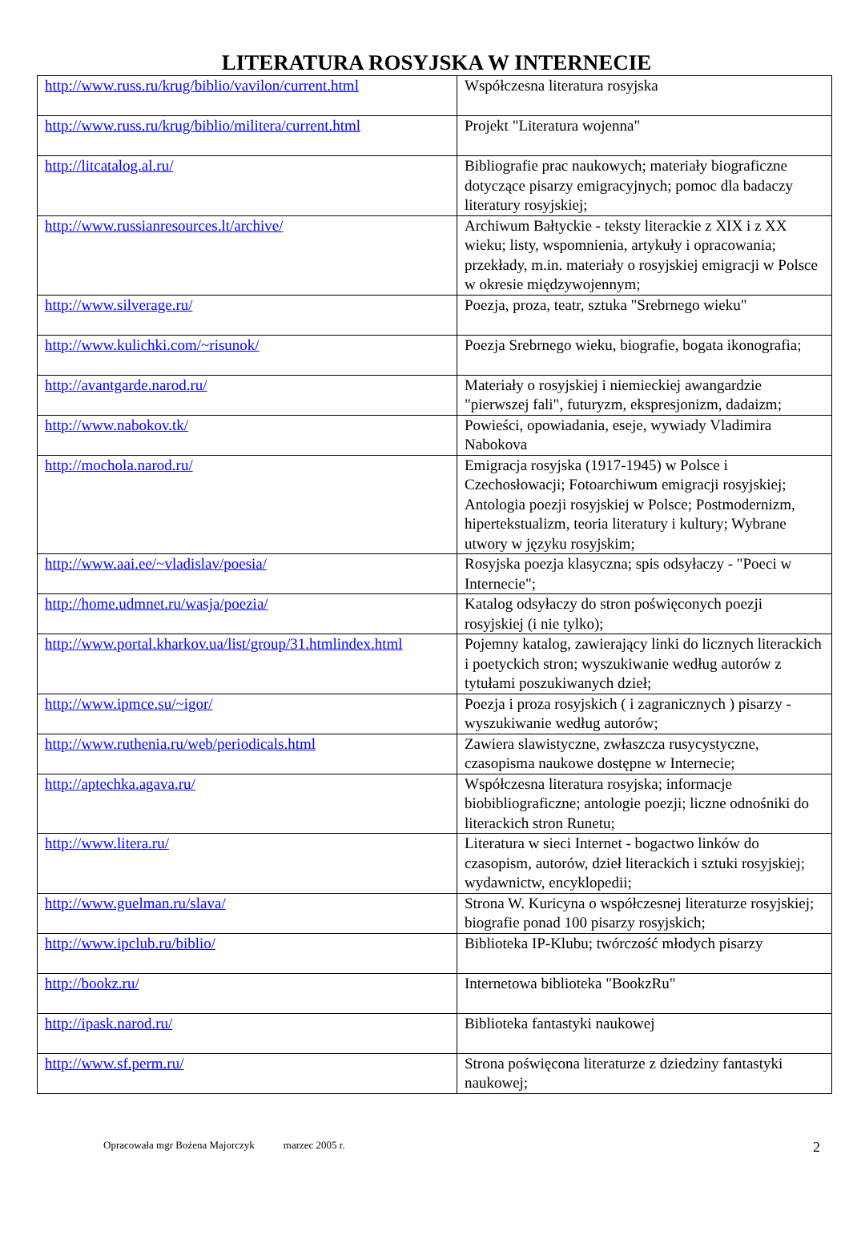LITERATURA ROSYJSKA W INTERNECIE
| http://www.russ.ru/krug/biblio/vavilon/current.html | Współczesna literatura rosyjska |
| http://www.russ.ru/krug/biblio/militera/current.html | Projekt "Literatura wojenna" |
| http://litcatalog.al.ru/ | Bibliografie prac naukowych; materiały biograficzne dotyczące pisarzy emigracyjnych; pomoc dla badaczy literatury rosyjskiej; |
| http://www.russianresources.lt/archive/ | Archiwum Bałtyckie - teksty literackie z XIX i z XX wieku; listy, wspomnienia, artykuły i opracowania; przekłady, m.in. materiały o rosyjskiej emigracji w Polsce w okresie międzywojennym; |
| http://www.silverage.ru/ | Poezja, proza, teatr, sztuka "Srebrnego wieku" |
| http://www.kulichki.com/~risunok/ | Poezja Srebrnego wieku, biografie, bogata ikonografia; |
| http://avantgarde.narod.ru/ | Materiały o rosyjskiej i niemieckiej awangardzie "pierwszej fali", futuryzm, ekspresjonizm, dadaizm; |
| http://www.nabokov.tk/ | Powieści, opowiadania, eseje, wywiady Vladimira Nabokova |
| http://mochola.narod.ru/ | Emigracja rosyjska (1917-1945) w Polsce i Czechosłowacji; Fotoarchiwum emigracji rosyjskiej; Antologia poezji rosyjskiej w Polsce; Postmodernizm, hipertekstualizm, teoria literatury i kultury; Wybrane utwory w języku rosyjskim; |
| http://www.aai.ee/~vladislav/poesia/ | Rosyjska poezja klasyczna; spis odsyłaczy - "Poeci w Internecie"; |
| http://home.udmnet.ru/wasja/poezia/ | Katalog odsyłaczy do stron poświęconych poezji rosyjskiej (i nie tylko); |
| http://www.portal.kharkov.ua/list/group/31.htmlindex.html | Pojemny katalog, zawierający linki do licznych literackich i poetyckich stron; wyszukiwanie według autorów z tytułami poszukiwanych dzieł; |
| http://www.ipmce.su/~igor/ | Poezja i proza rosyjskich ( i zagranicznych ) pisarzy - wyszukiwanie według autorów; |
| http://www.ruthenia.ru/web/periodicals.html | Zawiera slawistyczne, zwłaszcza rusycystyczne, czasopisma naukowe dostępne w Internecie; |
| http://aptechka.agava.ru/ | Współczesna literatura rosyjska; informacje biobibliograficzne; antologie poezji; liczne odnośniki do literackich stron Runetu; |
| http://www.litera.ru/ | Literatura w sieci Internet - bogactwo linków do czasopism, autorów, dzieł literackich i sztuki rosyjskiej; wydawnictw, encyklopedii; |
| http://www.guelman.ru/slava/ | Strona W. Kuricyna o współczesnej literaturze rosyjskiej; biografie ponad 100 pisarzy rosyjskich; |
| http://www.ipclub.ru/biblio/ | Biblioteka IP-Klubu; twórczość młodych pisarzy |
| http://bookz.ru/ | Internetowa biblioteka "BookzRu" |
| http://ipask.narod.ru/ | Biblioteka fantastyki naukowej |
| http://www.sf.perm.ru/ | Strona poświęcona literaturze z dziedziny fantastyki naukowej; |
Opracowała mgr Bożena Majorczyk marzec 2005 r. 2